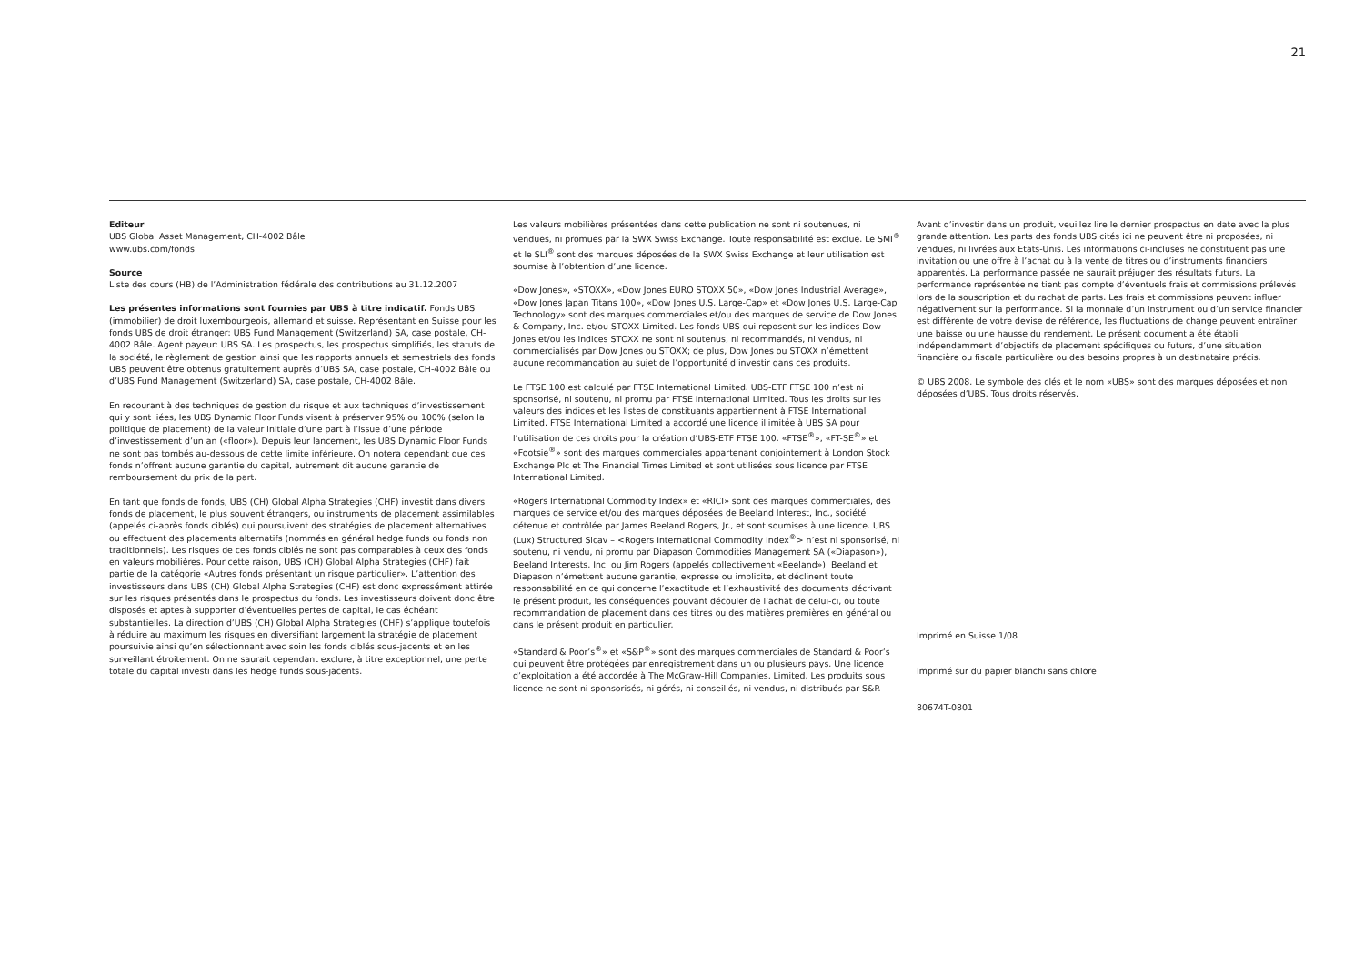21
Editeur
UBS Global Asset Management, CH-4002 Bâle
www.ubs.com/fonds
Source
Liste des cours (HB) de l’Administration fédérale des contributions au 31.12.2007
Les présentes informations sont fournies par UBS à titre indicatif. Fonds UBS (immobilier) de droit luxembourgeois, allemand et suisse. Représentant en Suisse pour les fonds UBS de droit étranger: UBS Fund Management (Switzerland) SA, case postale, CH-4002 Bâle. Agent payeur: UBS SA. Les prospectus, les prospectus simplifiés, les statuts de la société, le règlement de gestion ainsi que les rapports annuels et semestriels des fonds UBS peuvent être obtenus gratuitement auprès d’UBS SA, case postale, CH-4002 Bâle ou d’UBS Fund Management (Switzerland) SA, case postale, CH-4002 Bâle.
En recourant à des techniques de gestion du risque et aux techniques d’investissement qui y sont liées, les UBS Dynamic Floor Funds visent à préserver 95% ou 100% (selon la politique de placement) de la valeur initiale d’une part à l’issue d’une période d’investissement d’un an («floor»). Depuis leur lancement, les UBS Dynamic Floor Funds ne sont pas tombés au-dessous de cette limite inférieure. On notera cependant que ces fonds n’offrent aucune garantie du capital, autrement dit aucune garantie de remboursement du prix de la part.
En tant que fonds de fonds, UBS (CH) Global Alpha Strategies (CHF) investit dans divers fonds de placement, le plus souvent étrangers, ou instruments de placement assimilables (appelés ci-après fonds ciblés) qui poursuivent des stratégies de placement alternatives ou effectuent des placements alternatifs (nommés en général hedge funds ou fonds non traditionnels). Les risques de ces fonds ciblés ne sont pas comparables à ceux des fonds en valeurs mobilières. Pour cette raison, UBS (CH) Global Alpha Strategies (CHF) fait partie de la catégorie «Autres fonds présentant un risque particulier». L’attention des investisseurs dans UBS (CH) Global Alpha Strategies (CHF) est donc expressément attirée sur les risques présentés dans le prospectus du fonds. Les investisseurs doivent donc être disposés et aptes à supporter d’éventuelles pertes de capital, le cas échéant substantielles. La direction d’UBS (CH) Global Alpha Strategies (CHF) s’applique toutefois à réduire au maximum les risques en diversifiant largement la stratégie de placement poursuivie ainsi qu’en sélectionnant avec soin les fonds ciblés sous-jacents et en les surveillant étroitement. On ne saurait cependant exclure, à titre exceptionnel, une perte totale du capital investi dans les hedge funds sous-jacents.
Les valeurs mobilières présentées dans cette publication ne sont ni soutenues, ni vendues, ni promues par la SWX Swiss Exchange. Toute responsabilité est exclue. Le SMI<sup>®</sup> et le SLI<sup>®</sup> sont des marques déposées de la SWX Swiss Exchange et leur utilisation est soumise à l’obtention d’une licence.
«Dow Jones», «STOXX», «Dow Jones EURO STOXX 50», «Dow Jones Industrial Average», «Dow Jones Japan Titans 100», «Dow Jones U.S. Large-Cap» et «Dow Jones U.S. Large-Cap Technology» sont des marques commerciales et/ou des marques de service de Dow Jones & Company, Inc. et/ou STOXX Limited. Les fonds UBS qui reposent sur les indices Dow Jones et/ou les indices STOXX ne sont ni soutenus, ni recommandés, ni vendus, ni commercialisés par Dow Jones ou STOXX; de plus, Dow Jones ou STOXX n’émettent aucune recommandation au sujet de l’opportunité d’investir dans ces produits.
Le FTSE 100 est calculé par FTSE International Limited. UBS-ETF FTSE 100 n’est ni sponsorisé, ni soutenu, ni promu par FTSE International Limited. Tous les droits sur les valeurs des indices et les listes de constituants appartiennent à FTSE International Limited. FTSE International Limited a accordé une licence illimitée à UBS SA pour l’utilisation de ces droits pour la création d’UBS-ETF FTSE 100. «FTSE<sup>®</sup>», «FT-SE<sup>®</sup>» et «Footsie<sup>®</sup>» sont des marques commerciales appartenant conjointement à London Stock Exchange Plc et The Financial Times Limited et sont utilisées sous licence par FTSE International Limited.
«Rogers International Commodity Index» et «RICI» sont des marques commerciales, des marques de service et/ou des marques déposées de Beeland Interest, Inc., société détenue et contrôlée par James Beeland Rogers, Jr., et sont soumises à une licence. UBS (Lux) Structured Sicav – <Rogers International Commodity Index<sup>®</sup>> n’est ni sponsorisé, ni soutenu, ni vendu, ni promu par Diapason Commodities Management SA («Diapason»), Beeland Interests, Inc. ou Jim Rogers (appelés collectivement «Beeland»). Beeland et Diapason n’émettent aucune garantie, expresse ou implicite, et déclinent toute responsabilité en ce qui concerne l’exactitude et l’exhaustivité des documents décrivant le présent produit, les conséquences pouvant découler de l’achat de celui-ci, ou toute recommandation de placement dans des titres ou des matières premières en général ou dans le présent produit en particulier.
«Standard & Poor’s<sup>®</sup>» et «S&P<sup>®</sup>» sont des marques commerciales de Standard & Poor’s qui peuvent être protégées par enregistrement dans un ou plusieurs pays. Une licence d’exploitation a été accordée à The McGraw-Hill Companies, Limited. Les produits sous licence ne sont ni sponsorisés, ni gérés, ni conseillés, ni vendus, ni distribués par S&P.
Avant d’investir dans un produit, veuillez lire le dernier prospectus en date avec la plus grande attention. Les parts des fonds UBS cités ici ne peuvent être ni proposées, ni vendues, ni livrées aux Etats-Unis. Les informations ci-incluses ne constituent pas une invitation ou une offre à l’achat ou à la vente de titres ou d’instruments financiers apparentés. La performance passée ne saurait préjuger des résultats futurs. La performance représentée ne tient pas compte d’éventuels frais et commissions prélevés lors de la souscription et du rachat de parts. Les frais et commissions peuvent influer négativement sur la performance. Si la monnaie d’un instrument ou d’un service financier est différente de votre devise de référence, les fluctuations de change peuvent entraîner une baisse ou une hausse du rendement. Le présent document a été établi indépendamment d’objectifs de placement spécifiques ou futurs, d’une situation financière ou fiscale particulière ou des besoins propres à un destinataire précis.
© UBS 2008. Le symbole des clés et le nom «UBS» sont des marques déposées et non déposées d’UBS. Tous droits réservés.
Imprimé en Suisse 1/08
Imprimé sur du papier blanchi sans chlore
80674T-0801